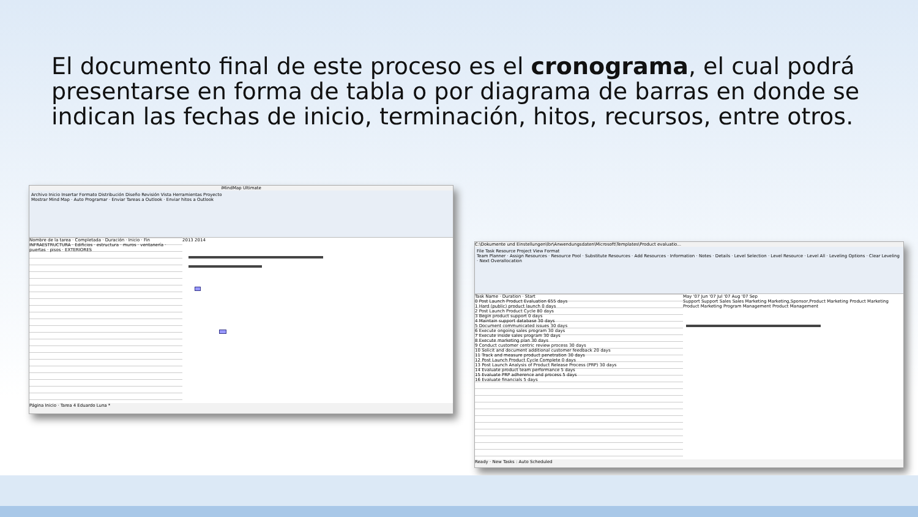El documento final de este proceso es el cronograma, el cual podrá presentarse en forma de tabla o por diagrama de barras en donde se indican las fechas de inicio, terminación, hitos, recursos, entre otros.
iMindMap Ultimate
Archivo Inicio Insertar Formato Distribución Diseño Revisión Vista Herramientas Proyecto
Mostrar Mind Map · Auto Programar · Enviar Tareas a Outlook · Enviar hitos a Outlook
Nombre de la tarea · Completada · Duración · Inicio · Fin
INFRAESTRUCTURA · Edificios · estructura · muros · ventanería · puertas · pisos · EXTERIORES
2013 2014
Página Inicio · Tarea 4 Eduardo Luna *
C:\Dokumente und Einstellungen\lbr\Anwendungsdaten\Microsoft\Templates\Product evaluatio...
File Task Resource Project View Format
Team Planner · Assign Resources · Resource Pool · Substitute Resources · Add Resources · Information · Notes · Details · Level Selection · Level Resource · Level All · Leveling Options · Clear Leveling · Next Overallocation
Task Name · Duration · Start
0 Post Launch Product Evaluation 655 days
1 Hard (public) product launch 0 days
2 Post Launch Product Cycle 80 days
3 Begin product support 0 days
4 Maintain support database 30 days
5 Document communicated issues 30 days
6 Execute ongoing sales program 30 days
7 Execute inside sales program 30 days
8 Execute marketing plan 30 days
9 Conduct customer centric review process 30 days
10 Solicit and document additional customer feedback 20 days
11 Track and measure product penetration 30 days
12 Post Launch Product Cycle Complete 0 days
13 Post Launch Analysis of Product Release Process (PRP) 30 days
14 Evaluate product team performance 5 days
15 Evaluate PRP adherence and process 5 days
16 Evaluate financials 5 days
May '07 Jun '07 Jul '07 Aug '07 Sep
Support Support Sales Sales Marketing Marketing,Sponsor,Product Marketing Product Marketing Product Marketing Program Management Product Management
Ready · New Tasks : Auto Scheduled